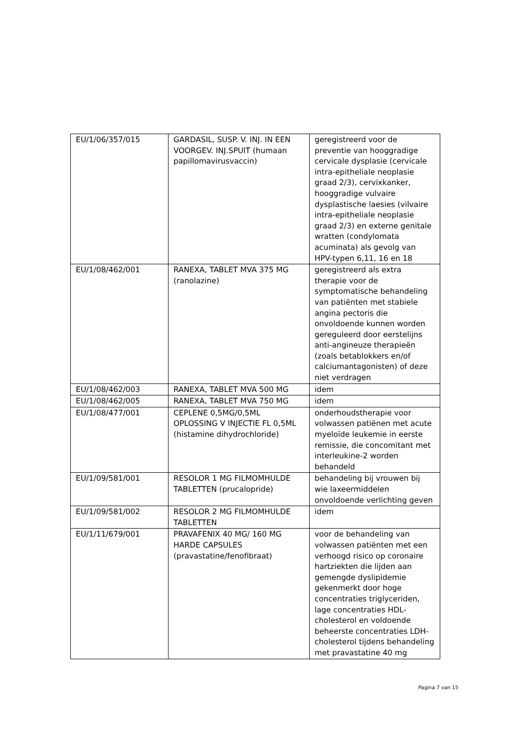| EU/1/06/357/015 | GARDASIL, SUSP. V. INJ. IN EEN VOORGEV. INJ.SPUIT (humaan papillomavirusvaccin) | geregistreerd voor de preventie van hooggradige cervicale dysplasie (cervicale intra-epitheliale neoplasie graad 2/3), cervixkanker, hooggradige vulvaire dysplastische laesies (vilvaire intra-epitheliale neoplasie graad 2/3) en externe genitale wratten (condylomata acuminata) als gevolg van HPV-typen 6,11, 16 en 18 |
| EU/1/08/462/001 | RANEXA, TABLET MVA 375 MG (ranolazine) | geregistreerd als extra therapie voor de symptomatische behandeling van patiënten met stabiele angina pectoris die onvoldoende kunnen worden gereguleerd door eerstelijns anti-angineuze therapieën (zoals betablokkers en/of calciumantagonisten) of deze niet verdragen |
| EU/1/08/462/003 | RANEXA, TABLET MVA 500 MG | idem |
| EU/1/08/462/005 | RANEXA, TABLET MVA 750 MG | idem |
| EU/1/08/477/001 | CEPLENE 0,5MG/0,5ML OPLOSSING V INJECTIE FL 0,5ML (histamine dihydrochloride) | onderhoudstherapie voor volwassen patiënen met acute myeloïde leukemie in eerste remissie, die concomitant met interleukine-2 worden behandeld |
| EU/1/09/581/001 | RESOLOR 1 MG FILMOMHULDE TABLETTEN (prucalopride) | behandeling bij vrouwen bij wie laxeermiddelen onvoldoende verlichting geven |
| EU/1/09/581/002 | RESOLOR 2 MG FILMOMHULDE TABLETTEN | idem |
| EU/1/11/679/001 | PRAVAFENIX 40 MG/ 160 MG HARDE CAPSULES (pravastatine/fenofibraat) | voor de behandeling van volwassen patiënten met een verhoogd risico op coronaire hartziekten die lijden aan gemengde dyslipidemie gekenmerkt door hoge concentraties triglyceriden, lage concentraties HDL-cholesterol en voldoende beheerste concentraties LDH-cholesterol tijdens behandeling met pravastatine 40 mg |
Pagina 7 van 15